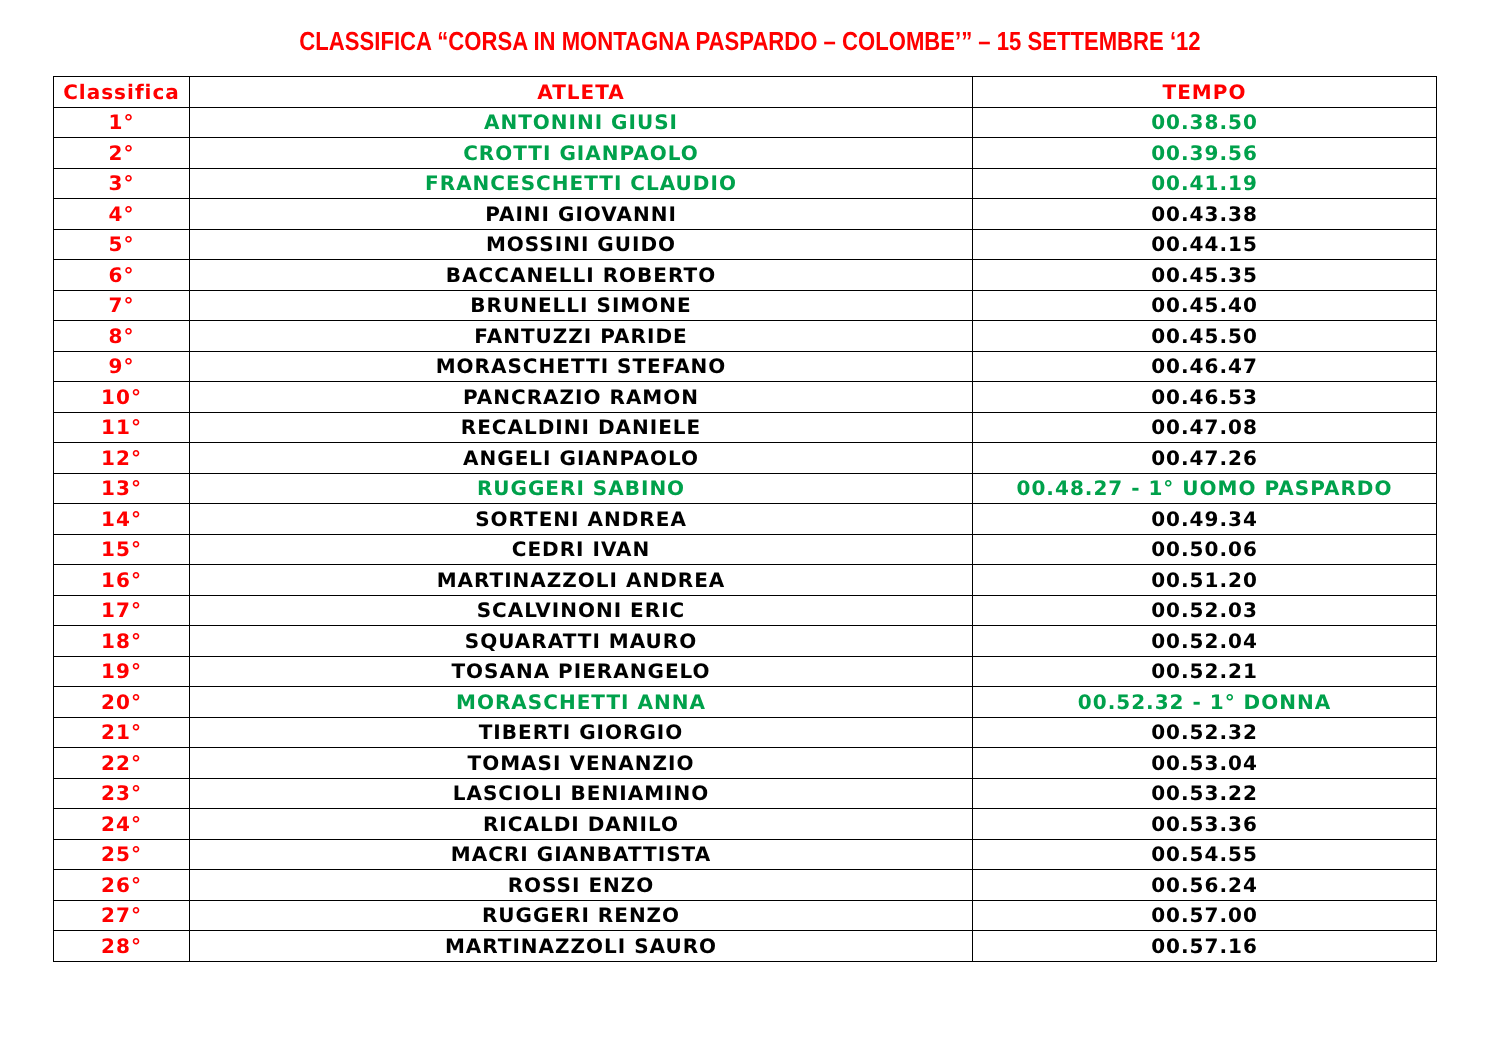CLASSIFICA “CORSA IN MONTAGNA PASPARDO – COLOMBE’” – 15 SETTEMBRE ‘12
| Classifica | ATLETA | TEMPO |
| --- | --- | --- |
| 1° | ANTONINI GIUSI | 00.38.50 |
| 2° | CROTTI GIANPAOLO | 00.39.56 |
| 3° | FRANCESCHETTI CLAUDIO | 00.41.19 |
| 4° | PAINI GIOVANNI | 00.43.38 |
| 5° | MOSSINI GUIDO | 00.44.15 |
| 6° | BACCANELLI ROBERTO | 00.45.35 |
| 7° | BRUNELLI SIMONE | 00.45.40 |
| 8° | FANTUZZI PARIDE | 00.45.50 |
| 9° | MORASCHETTI STEFANO | 00.46.47 |
| 10° | PANCRAZIO RAMON | 00.46.53 |
| 11° | RECALDINI DANIELE | 00.47.08 |
| 12° | ANGELI GIANPAOLO | 00.47.26 |
| 13° | RUGGERI SABINO | 00.48.27 - 1° UOMO PASPARDO |
| 14° | SORTENI ANDREA | 00.49.34 |
| 15° | CEDRI IVAN | 00.50.06 |
| 16° | MARTINAZZOLI ANDREA | 00.51.20 |
| 17° | SCALVINONI ERIC | 00.52.03 |
| 18° | SQUARATTI MAURO | 00.52.04 |
| 19° | TOSANA PIERANGELO | 00.52.21 |
| 20° | MORASCHETTI ANNA | 00.52.32 - 1° DONNA |
| 21° | TIBERTI GIORGIO | 00.52.32 |
| 22° | TOMASI VENANZIO | 00.53.04 |
| 23° | LASCIOLI BENIAMINO | 00.53.22 |
| 24° | RICALDI DANILO | 00.53.36 |
| 25° | MACRI GIANBATTISTA | 00.54.55 |
| 26° | ROSSI ENZO | 00.56.24 |
| 27° | RUGGERI RENZO | 00.57.00 |
| 28° | MARTINAZZOLI SAURO | 00.57.16 |